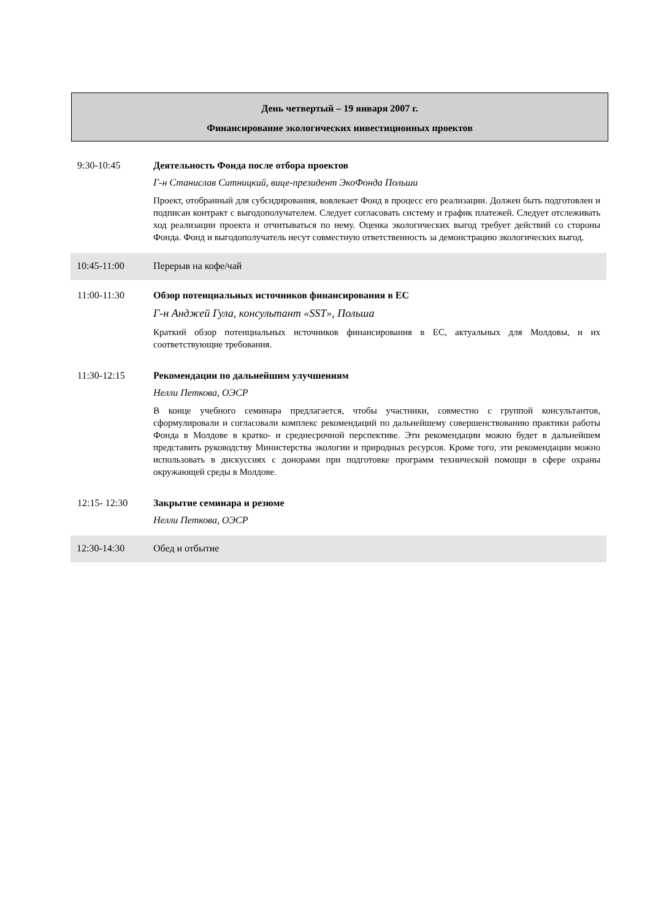День четвертый – 19 января 2007 г.
Финансирование экологических инвестиционных проектов
| 9:30-10:45 | Деятельность Фонда после отбора проектов Г-н Станислав Ситницкий, вице-президент ЭкоФонда Польши Проект, отобранный для субсидирования, вовлекает Фонд в процесс его реализации. Должен быть подготовлен и подписан контракт с выгодополучателем. Следует согласовать систему и график платежей. Следует отслеживать ход реализации проекта и отчитываться по нему. Оценка экологических выгод требует действий со стороны Фонда. Фонд и выгодополучатель несут совместную ответственность за демонстрацию экологических выгод. |
| 10:45-11:00 | Перерыв на кофе/чай |
| 11:00-11:30 | Обзор потенциальных источников финансирования в ЕС Г-н Анджей Гула, консультант «SST», Польша Краткий обзор потенциальных источников финансирования в ЕС, актуальных для Молдовы, и их соответствующие требования. |
| 11:30-12:15 | Рекомендации по дальнейшим улучшениям Нелли Петкова, ОЭСР В конце учебного семинара предлагается, чтобы участники, совместно с группой консультантов, сформулировали и согласовали комплекс рекомендаций по дальнейшему совершенствованию практики работы Фонда в Молдове в кратко- и среднесрочной перспективе. Эти рекомендации можно будет в дальнейшем представить руководству Министерства экологии и природных ресурсов. Кроме того, эти рекомендации можно использовать в дискуссиях с донорами при подготовке программ технической помощи в сфере охраны окружающей среды в Молдове. |
| 12:15- 12:30 | Закрытие семинара и резюме Нелли Петкова, ОЭСР |
| 12:30-14:30 | Обед и отбытие |